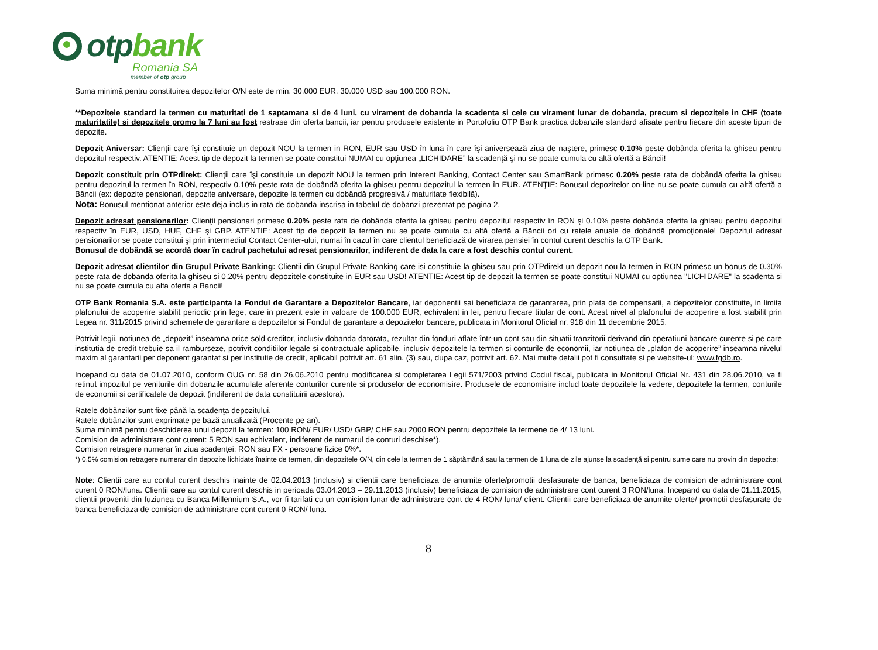otpbank
Romania SA
member of otp group
Suma minimă pentru constituirea depozitelor O/N este de min. 30.000 EUR, 30.000 USD sau 100.000 RON.
**Depozitele standard la termen cu maturitati de 1 saptamana si de 4 luni, cu virament de dobanda la scadenta si cele cu virament lunar de dobanda, precum si depozitele in CHF (toate maturitatile) si depozitele promo la 7 luni au fost restrase din oferta bancii, iar pentru produsele existente in Portofoliu OTP Bank practica dobanzile standard afisate pentru fiecare din aceste tipuri de depozite.
Depozit Aniversar: Clienţii care îşi constituie un depozit NOU la termen in RON, EUR sau USD în luna în care îşi aniversează ziua de naştere, primesc 0.10% peste dobânda oferita la ghiseu pentru depozitul respectiv. ATENTIE: Acest tip de depozit la termen se poate constitui NUMAI cu opţiunea „LICHIDARE” la scadenţă şi nu se poate cumula cu altă ofertă a Băncii!
Depozit constituit prin OTPdirekt: Clienţii care îşi constituie un depozit NOU la termen prin Interent Banking, Contact Center sau SmartBank primesc 0.20% peste rata de dobândă oferita la ghiseu pentru depozitul la termen în RON, respectiv 0.10% peste rata de dobândă oferita la ghiseu pentru depozitul la termen în EUR. ATENŢIE: Bonusul depozitelor on-line nu se poate cumula cu altă ofertă a Băncii (ex: depozite pensionari, depozite aniversare, depozite la termen cu dobândă progresivă / maturitate flexibilă).
Nota: Bonusul mentionat anterior este deja inclus in rata de dobanda inscrisa in tabelul de dobanzi prezentat pe pagina 2.
Depozit adresat pensionarilor: Clienţii pensionari primesc 0.20% peste rata de dobânda oferita la ghiseu pentru depozitul respectiv în RON şi 0.10% peste dobânda oferita la ghiseu pentru depozitul respectiv în EUR, USD, HUF, CHF şi GBP. ATENTIE: Acest tip de depozit la termen nu se poate cumula cu altă ofertă a Băncii ori cu ratele anuale de dobândă promoţionale! Depozitul adresat pensionarilor se poate constitui şi prin intermediul Contact Center-ului, numai în cazul în care clientul beneficiază de virarea pensiei în contul curent deschis la OTP Bank.
Bonusul de dobândă se acordă doar în cadrul pachetului adresat pensionarilor, indiferent de data la care a fost deschis contul curent.
Depozit adresat clientilor din Grupul Private Banking: Clientii din Grupul Private Banking care isi constituie la ghiseu sau prin OTPdirekt un depozit nou la termen in RON primesc un bonus de 0.30% peste rata de dobanda oferita la ghiseu si 0.20% pentru depozitele constituite in EUR sau USD! ATENTIE: Acest tip de depozit la termen se poate constitui NUMAI cu optiunea "LICHIDARE" la scadenta si nu se poate cumula cu alta oferta a Bancii!
OTP Bank Romania S.A. este participanta la Fondul de Garantare a Depozitelor Bancare, iar deponentii sai beneficiaza de garantarea, prin plata de compensatii, a depozitelor constituite, in limita plafonului de acoperire stabilit periodic prin lege, care in prezent este in valoare de 100.000 EUR, echivalent in lei, pentru fiecare titular de cont. Acest nivel al plafonului de acoperire a fost stabilit prin Legea nr. 311/2015 privind schemele de garantare a depozitelor si Fondul de garantare a depozitelor bancare, publicata in Monitorul Oficial nr. 918 din 11 decembrie 2015.
Potrivit legii, notiunea de „depozit” inseamna orice sold creditor, inclusiv dobanda datorata, rezultat din fonduri aflate într-un cont sau din situatii tranzitorii derivand din operatiuni bancare curente si pe care institutia de credit trebuie sa il ramburseze, potrivit conditiilor legale si contractuale aplicabile, inclusiv depozitele la termen si conturile de economii, iar notiunea de „plafon de acoperire” inseamna nivelul maxim al garantarii per deponent garantat si per institutie de credit, aplicabil potrivit art. 61 alin. (3) sau, dupa caz, potrivit art. 62. Mai multe detalii pot fi consultate si pe website-ul: www.fgdb.ro.
Incepand cu data de 01.07.2010, conform OUG nr. 58 din 26.06.2010 pentru modificarea si completarea Legii 571/2003 privind Codul fiscal, publicata in Monitorul Oficial Nr. 431 din 28.06.2010, va fi retinut impozitul pe veniturile din dobanzile acumulate aferente conturilor curente si produselor de economisire. Produsele de economisire includ toate depozitele la vedere, depozitele la termen, conturile de economii si certificatele de depozit (indiferent de data constituirii acestora).
Ratele dobânzilor sunt fixe până la scadenţa depozitului.
Ratele dobânzilor sunt exprimate pe bază anualizată (Procente pe an).
Suma minimă pentru deschiderea unui depozit la termen: 100 RON/ EUR/ USD/ GBP/ CHF sau 2000 RON pentru depozitele la termene de 4/ 13 luni.
Comision de administrare cont curent: 5 RON sau echivalent, indiferent de numarul de conturi deschise*).
Comision retragere numerar în ziua scadenţei: RON sau FX - persoane fizice 0%*.
*) 0.5% comision retragere numerar din depozite lichidate înainte de termen, din depozitele O/N, din cele la termen de 1 săptămână sau la termen de 1 luna de zile ajunse la scadenţă si pentru sume care nu provin din depozite;
Note: Clientii care au contul curent deschis inainte de 02.04.2013 (inclusiv) si clientii care beneficiaza de anumite oferte/promotii desfasurate de banca, beneficiaza de comision de administrare cont curent 0 RON/luna. Clientii care au contul curent deschis in perioada 03.04.2013 – 29.11.2013 (inclusiv) beneficiaza de comision de administrare cont curent 3 RON/luna. Incepand cu data de 01.11.2015, clientii proveniti din fuziunea cu Banca Millennium S.A., vor fi tarifati cu un comision lunar de administrare cont de 4 RON/ luna/ client. Clientii care beneficiaza de anumite oferte/ promotii desfasurate de banca beneficiaza de comision de administrare cont curent 0 RON/ luna.
8